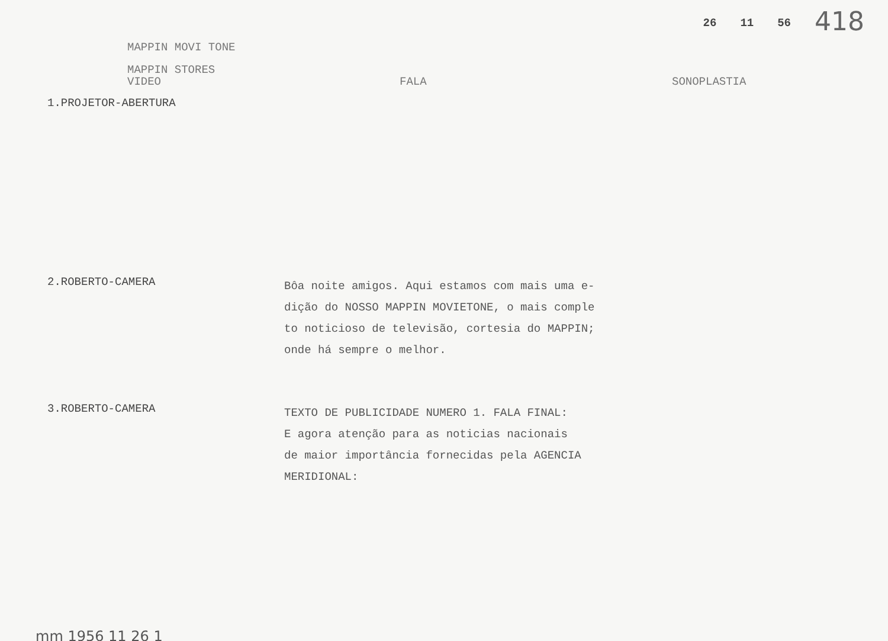26 11 56 418
MAPPIN MOVI TONE
MAPPIN STORES
VIDEO FALA SONOPLASTIA
1.PROJETOR-ABERTURA
2.ROBERTO-CAMERA
Bôa noite amigos. Aqui estamos com mais uma e-
dição do NOSSO MAPPIN MOVIETONE, o mais comple
to noticioso de televisão, cortesia do MAPPIN;
onde há sempre o melhor.
3.ROBERTO-CAMERA
TEXTO DE PUBLICIDADE NUMERO 1. FALA FINAL:
E agora atenção para as noticias nacionais
de maior importância fornecidas pela AGENCIA
MERIDIONAL:
mm 1956 11 26 1